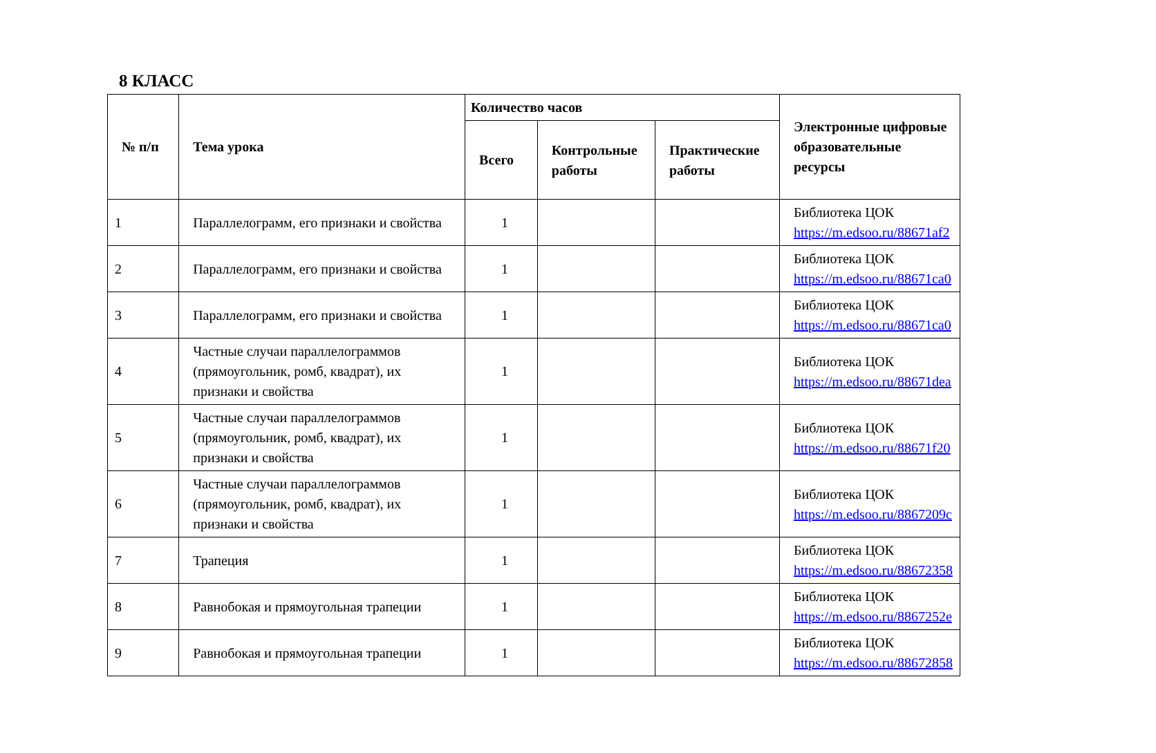8 КЛАСС
| № п/п | Тема урока | Количество часов | | | Электронные цифровые образовательные ресурсы |
| --- | --- | --- | --- | --- | --- |
| | | Всего | Контрольные работы | Практические работы | |
| 1 | Параллелограмм, его признаки и свойства | 1 | | | Библиотека ЦОК https://m.edsoo.ru/88671af2 |
| 2 | Параллелограмм, его признаки и свойства | 1 | | | Библиотека ЦОК https://m.edsoo.ru/88671ca0 |
| 3 | Параллелограмм, его признаки и свойства | 1 | | | Библиотека ЦОК https://m.edsoo.ru/88671ca0 |
| 4 | Частные случаи параллелограммов (прямоугольник, ромб, квадрат), их признаки и свойства | 1 | | | Библиотека ЦОК https://m.edsoo.ru/88671dea |
| 5 | Частные случаи параллелограммов (прямоугольник, ромб, квадрат), их признаки и свойства | 1 | | | Библиотека ЦОК https://m.edsoo.ru/88671f20 |
| 6 | Частные случаи параллелограммов (прямоугольник, ромб, квадрат), их признаки и свойства | 1 | | | Библиотека ЦОК https://m.edsoo.ru/8867209c |
| 7 | Трапеция | 1 | | | Библиотека ЦОК https://m.edsoo.ru/88672358 |
| 8 | Равнобокая и прямоугольная трапеции | 1 | | | Библиотека ЦОК https://m.edsoo.ru/8867252e |
| 9 | Равнобокая и прямоугольная трапеции | 1 | | | Библиотека ЦОК https://m.edsoo.ru/88672858 |